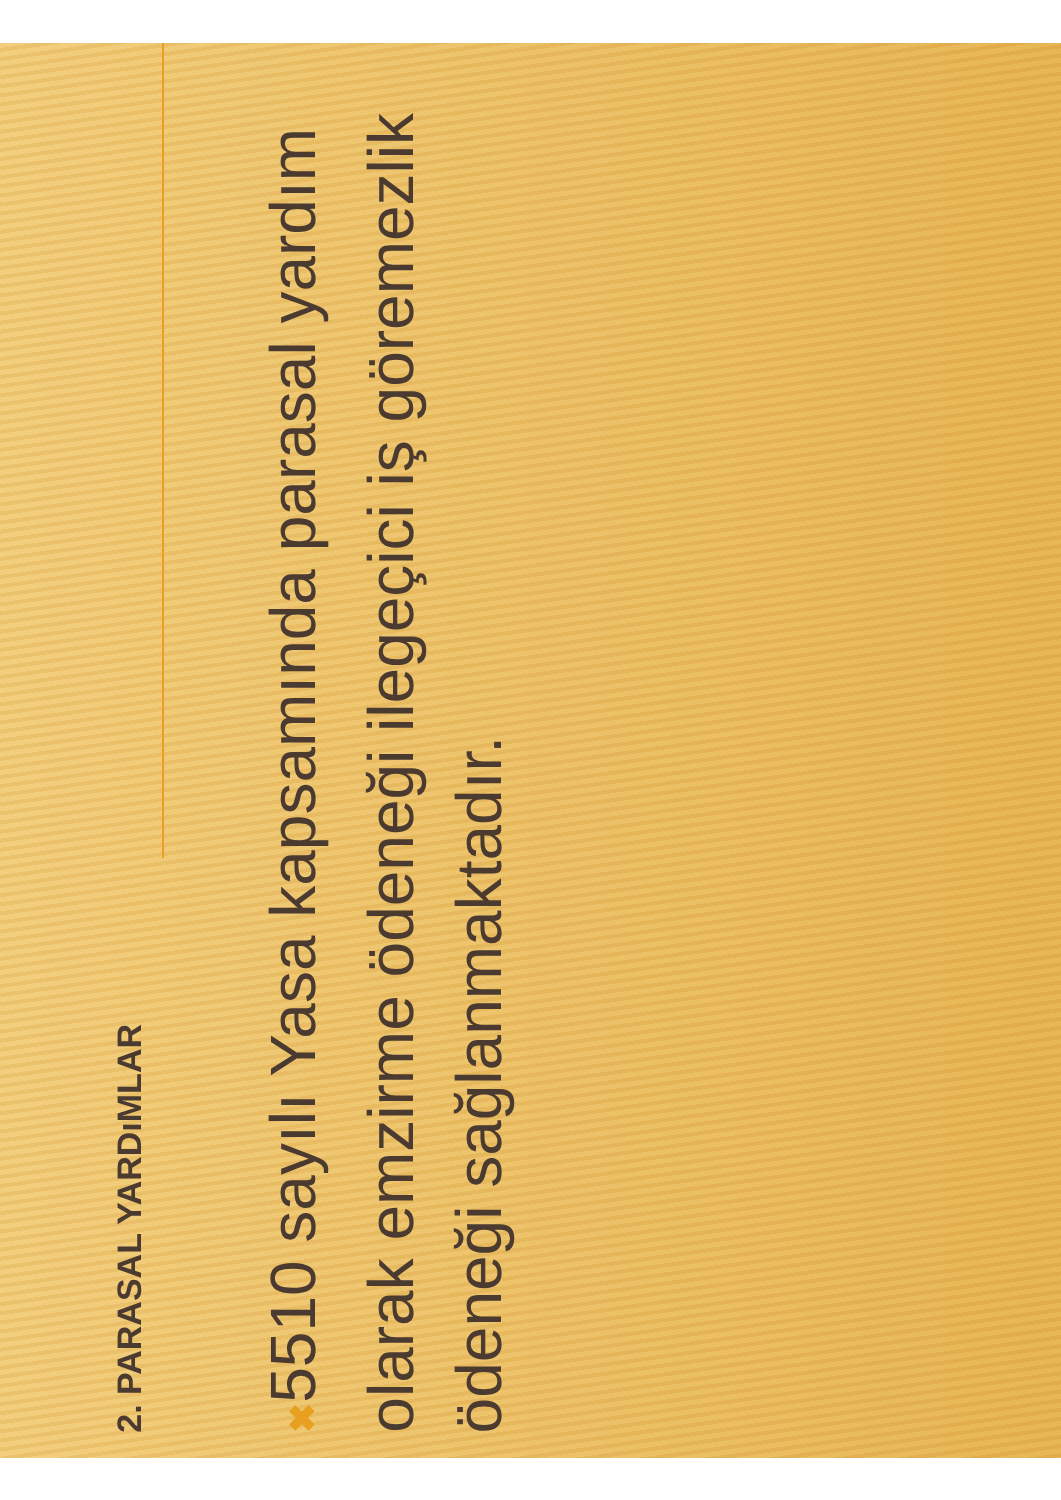2. PARASAL YARDıMLAR
✖ 5510 sayılı Yasa kapsamında parasal yardım olarak emzirme ödeneği ilegeçici iş göremezlik ödeneği sağlanmaktadır.